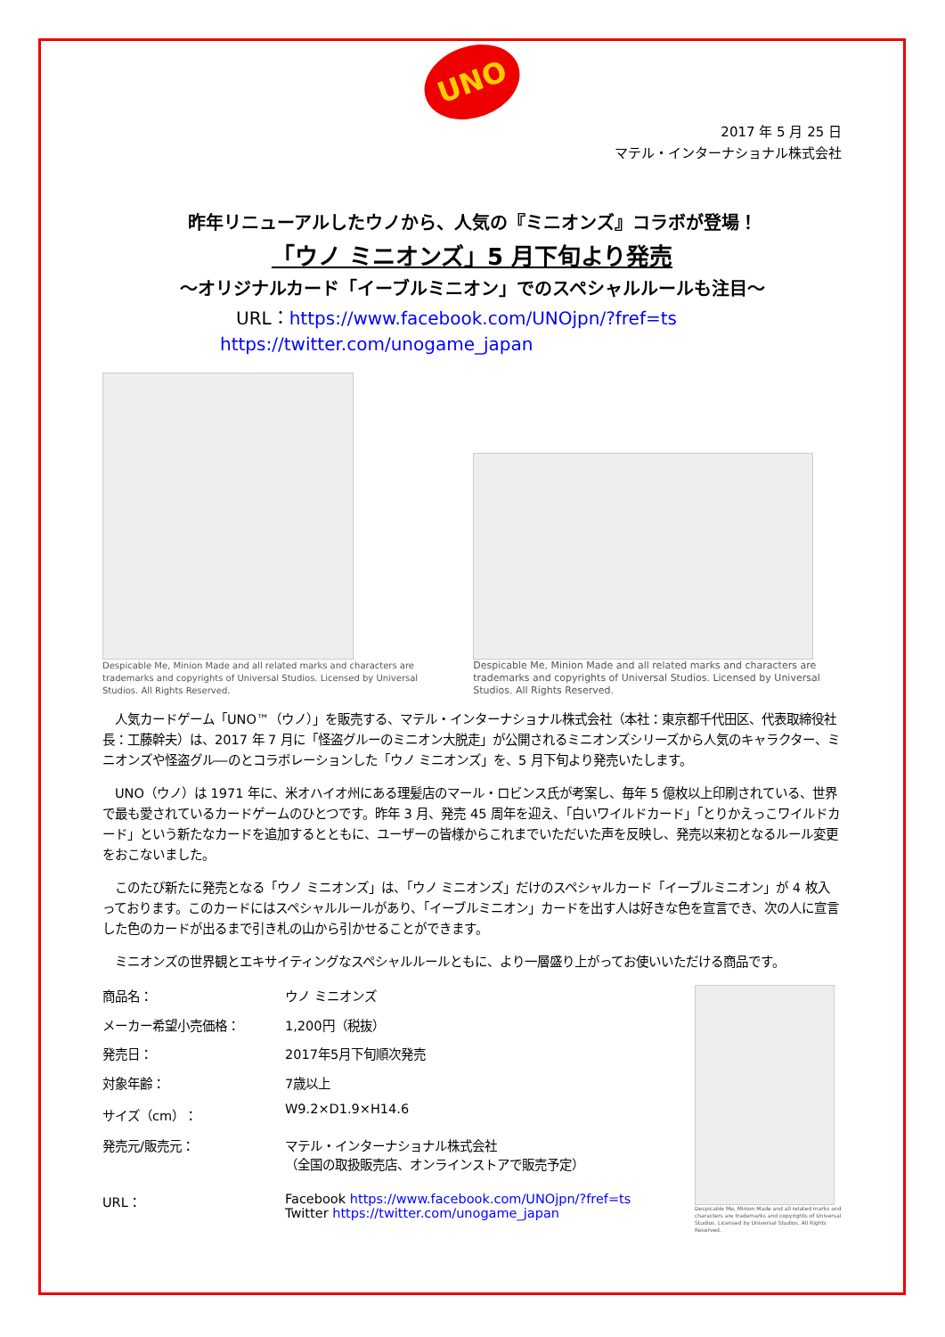UNO
2017 年 5 月 25 日
マテル・インターナショナル株式会社
昨年リニューアルしたウノから、人気の『ミニオンズ』コラボが登場！
「ウノ ミニオンズ」5 月下旬より発売
～オリジナルカード「イーブルミニオン」でのスペシャルルールも注目～
URL：https://www.facebook.com/UNOjpn/?fref=ts
https://twitter.com/unogame_japan
Despicable Me, Minion Made and all related marks and characters are trademarks and copyrights of Universal Studios. Licensed by Universal Studios. All Rights Reserved.
Despicable Me, Minion Made and all related marks and characters are trademarks and copyrights of Universal Studios. Licensed by Universal Studios. All Rights Reserved.
　人気カードゲーム「UNO™（ウノ）」を販売する、マテル・インターナショナル株式会社（本社：東京都千代田区、代表取締役社長：工藤幹夫）は、2017 年 7 月に「怪盗グルーのミニオン大脱走」が公開されるミニオンズシリーズから人気のキャラクター、ミニオンズや怪盗グル―のとコラボレーションした「ウノ ミニオンズ」を、5 月下旬より発売いたします。
　UNO（ウノ）は 1971 年に、米オハイオ州にある理髪店のマール・ロビンス氏が考案し、毎年 5 億枚以上印刷されている、世界で最も愛されているカードゲームのひとつです。昨年 3 月、発売 45 周年を迎え、「白いワイルドカード」「とりかえっこワイルドカード」という新たなカードを追加するとともに、ユーザーの皆様からこれまでいただいた声を反映し、発売以来初となるルール変更をおこないました。
　このたび新たに発売となる「ウノ ミニオンズ」は、「ウノ ミニオンズ」だけのスペシャルカード「イーブルミニオン」が 4 枚入っております。このカードにはスペシャルルールがあり、「イーブルミニオン」カードを出す人は好きな色を宣言でき、次の人に宣言した色のカードが出るまで引き札の山から引かせることができます。
　ミニオンズの世界観とエキサイティングなスペシャルルールともに、より一層盛り上がってお使いいただける商品です。
| 商品名： | ウノ ミニオンズ |
| メーカー希望小売価格： | 1,200円（税抜） |
| 発売日： | 2017年5月下旬順次発売 |
| 対象年齢： | 7歳以上 |
| サイズ（cm）： | W9.2×D1.9×H14.6 |
| 発売元/販売元： | マテル・インターナショナル株式会社 （全国の取扱販売店、オンラインストアで販売予定） |
| URL： | Facebook https://www.facebook.com/UNOjpn/?fref=ts Twitter https://twitter.com/unogame_japan |
Despicable Me, Minion Made and all related marks and characters are trademarks and copyrights of Universal Studios. Licensed by Universal Studios. All Rights Reserved.